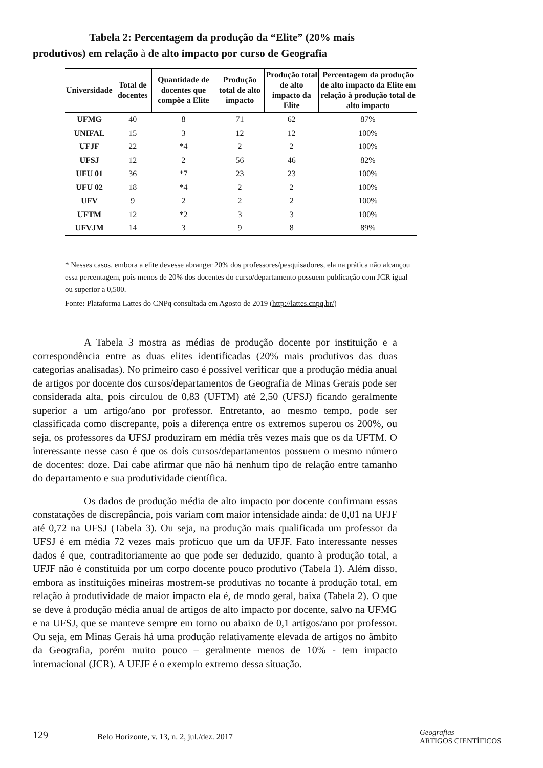Tabela 2: Percentagem da produção da “Elite” (20% mais produtivos) em relação à de alto impacto por curso de Geografia
| Universidade | Total de docentes | Quantidade de docentes que compõe a Elite | Produção total de alto impacto | Produção total de alto impacto da Elite | Percentagem da produção de alto impacto da Elite em relação à produção total de alto impacto |
| --- | --- | --- | --- | --- | --- |
| UFMG | 40 | 8 | 71 | 62 | 87% |
| UNIFAL | 15 | 3 | 12 | 12 | 100% |
| UFJF | 22 | *4 | 2 | 2 | 100% |
| UFSJ | 12 | 2 | 56 | 46 | 82% |
| UFU 01 | 36 | *7 | 23 | 23 | 100% |
| UFU 02 | 18 | *4 | 2 | 2 | 100% |
| UFV | 9 | 2 | 2 | 2 | 100% |
| UFTM | 12 | *2 | 3 | 3 | 100% |
| UFVJM | 14 | 3 | 9 | 8 | 89% |
* Nesses casos, embora a elite devesse abranger 20% dos professores/pesquisadores, ela na prática não alcançou essa percentagem, pois menos de 20% dos docentes do curso/departamento possuem publicação com JCR igual ou superior a 0,500.
Fonte: Plataforma Lattes do CNPq consultada em Agosto de 2019 (http://lattes.cnpq.br/)
A Tabela 3 mostra as médias de produção docente por instituição e a correspondência entre as duas elites identificadas (20% mais produtivos das duas categorias analisadas). No primeiro caso é possível verificar que a produção média anual de artigos por docente dos cursos/departamentos de Geografia de Minas Gerais pode ser considerada alta, pois circulou de 0,83 (UFTM) até 2,50 (UFSJ) ficando geralmente superior a um artigo/ano por professor. Entretanto, ao mesmo tempo, pode ser classificada como discrepante, pois a diferença entre os extremos superou os 200%, ou seja, os professores da UFSJ produziram em média três vezes mais que os da UFTM. O interessante nesse caso é que os dois cursos/departamentos possuem o mesmo número de docentes: doze. Daí cabe afirmar que não há nenhum tipo de relação entre tamanho do departamento e sua produtividade científica.
Os dados de produção média de alto impacto por docente confirmam essas constatações de discrepância, pois variam com maior intensidade ainda: de 0,01 na UFJF até 0,72 na UFSJ (Tabela 3). Ou seja, na produção mais qualificada um professor da UFSJ é em média 72 vezes mais profícuo que um da UFJF. Fato interessante nesses dados é que, contraditoriamente ao que pode ser deduzido, quanto à produção total, a UFJF não é constituída por um corpo docente pouco produtivo (Tabela 1). Além disso, embora as instituições mineiras mostrem-se produtivas no tocante à produção total, em relação à produtividade de maior impacto ela é, de modo geral, baixa (Tabela 2). O que se deve à produção média anual de artigos de alto impacto por docente, salvo na UFMG e na UFSJ, que se manteve sempre em torno ou abaixo de 0,1 artigos/ano por professor. Ou seja, em Minas Gerais há uma produção relativamente elevada de artigos no âmbito da Geografia, porém muito pouco – geralmente menos de 10% - tem impacto internacional (JCR). A UFJF é o exemplo extremo dessa situação.
129
Belo Horizonte, v. 13, n. 2, jul./dez. 2017
Geografias
ARTIGOS CIENTÍFICOS